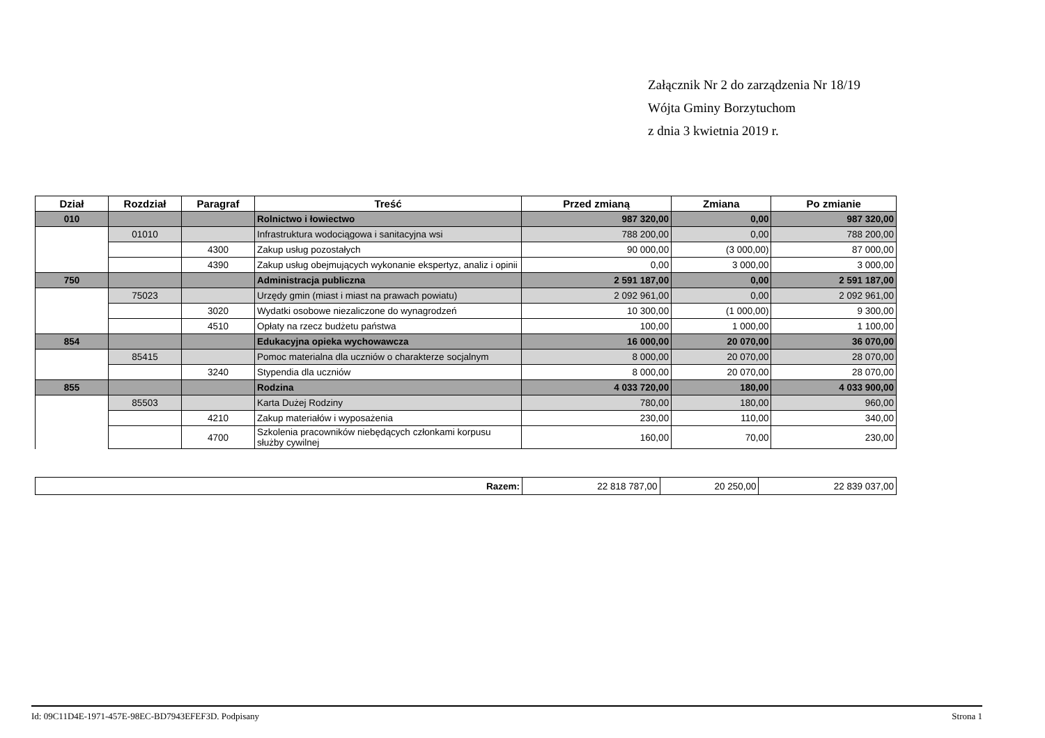Załącznik Nr 2 do zarządzenia Nr 18/19
Wójta Gminy Borzytuchom
z dnia 3 kwietnia 2019 r.
| Dział | Rozdział | Paragraf | Treść | Przed zmianą | Zmiana | Po zmianie |
| --- | --- | --- | --- | --- | --- | --- |
| 010 | | | Rolnictwo i łowiectwo | 987 320,00 | 0,00 | 987 320,00 |
| | 01010 | | Infrastruktura wodociągowa i sanitacyjna wsi | 788 200,00 | 0,00 | 788 200,00 |
| | | 4300 | Zakup usług pozostałych | 90 000,00 | (3 000,00) | 87 000,00 |
| | | 4390 | Zakup usług obejmujących wykonanie ekspertyz, analiz i opinii | 0,00 | 3 000,00 | 3 000,00 |
| 750 | | | Administracja publiczna | 2 591 187,00 | 0,00 | 2 591 187,00 |
| | 75023 | | Urzędy gmin (miast i miast na prawach powiatu) | 2 092 961,00 | 0,00 | 2 092 961,00 |
| | | 3020 | Wydatki osobowe niezaliczone do wynagrodzeń | 10 300,00 | (1 000,00) | 9 300,00 |
| | | 4510 | Opłaty na rzecz budżetu państwa | 100,00 | 1 000,00 | 1 100,00 |
| 854 | | | Edukacyjna opieka wychowawcza | 16 000,00 | 20 070,00 | 36 070,00 |
| | 85415 | | Pomoc materialna dla uczniów o charakterze socjalnym | 8 000,00 | 20 070,00 | 28 070,00 |
| | | 3240 | Stypendia dla uczniów | 8 000,00 | 20 070,00 | 28 070,00 |
| 855 | | | Rodzina | 4 033 720,00 | 180,00 | 4 033 900,00 |
| | 85503 | | Karta Dużej Rodziny | 780,00 | 180,00 | 960,00 |
| | | 4210 | Zakup materiałów i wyposażenia | 230,00 | 110,00 | 340,00 |
| | | 4700 | Szkolenia pracowników niebędących członkami korpusu służby cywilnej | 160,00 | 70,00 | 230,00 |
| Razem: | 22 818 787,00 | 20 250,00 | 22 839 037,00 |
Id: 09C11D4E-1971-457E-98EC-BD7943EFEF3D. Podpisany Strona 1